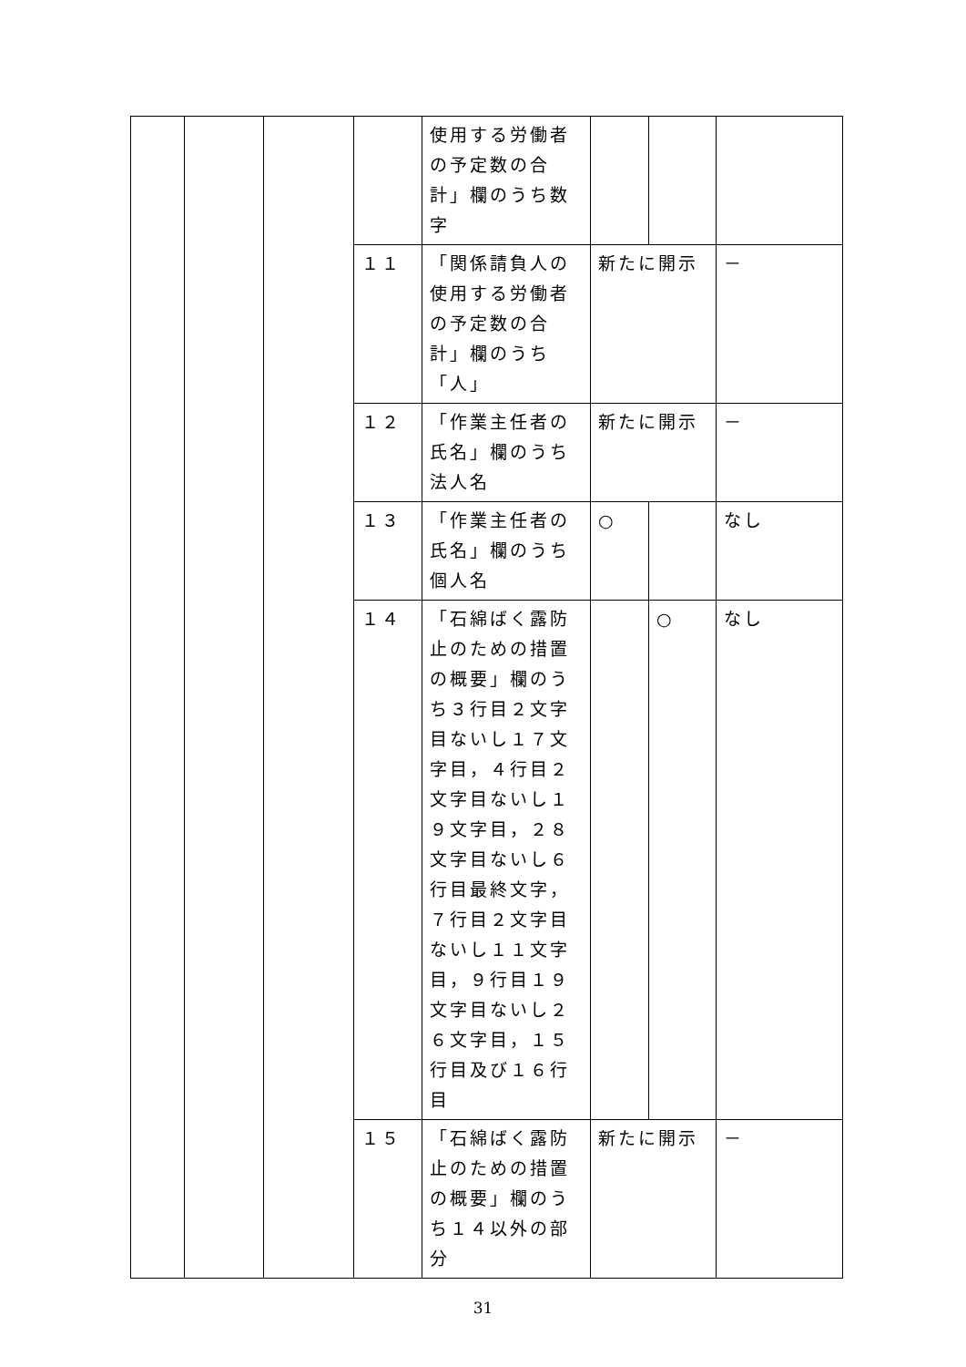| | | | | 使用する労働者の予定数の合計」欄のうち数字 | | | |
| | | | １１ | 「関係請負人の使用する労働者の予定数の合計」欄のうち「人」 | 新たに開示 | | － |
| | | | １２ | 「作業主任者の氏名」欄のうち法人名 | 新たに開示 | | － |
| | | | １３ | 「作業主任者の氏名」欄のうち個人名 | ○ | | なし |
| | | | １４ | 「石綿ばく露防止のための措置の概要」欄のうち３行目２文字目ないし１７文字目，４行目２文字目ないし１９文字目，２８文字目ないし６行目最終文字，７行目２文字目ないし１１文字目，９行目１９文字目ないし２６文字目，１５行目及び１６行目 | | ○ | なし |
| | | | １５ | 「石綿ばく露防止のための措置の概要」欄のうち１４以外の部分 | 新たに開示 | | － |
31